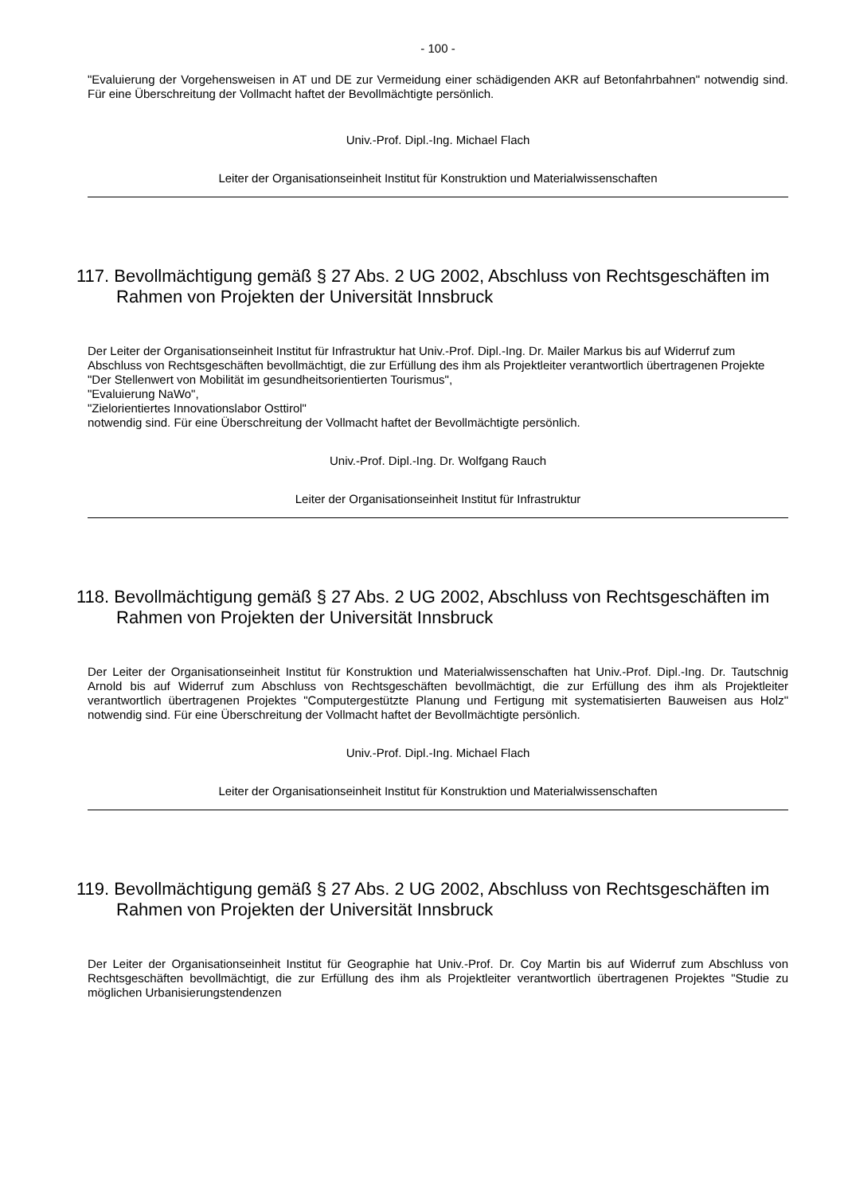- 100 -
"Evaluierung der Vorgehensweisen in AT und DE zur Vermeidung einer schädigenden AKR auf Betonfahrbahnen" notwendig sind. Für eine Überschreitung der Vollmacht haftet der Bevollmächtigte persönlich.
Univ.-Prof. Dipl.-Ing. Michael Flach
Leiter der Organisationseinheit Institut für Konstruktion und Materialwissenschaften
117. Bevollmächtigung gemäß § 27 Abs. 2 UG 2002, Abschluss von Rechtsgeschäften im Rahmen von Projekten der Universität Innsbruck
Der Leiter der Organisationseinheit Institut für Infrastruktur hat Univ.-Prof. Dipl.-Ing. Dr. Mailer Markus bis auf Widerruf zum Abschluss von Rechtsgeschäften bevollmächtigt, die zur Erfüllung des ihm als Projektleiter verantwortlich übertragenen Projekte
"Der Stellenwert von Mobilität im gesundheitsorientierten Tourismus",
"Evaluierung NaWo",
"Zielorientiertes Innovationslabor Osttirol"
notwendig sind. Für eine Überschreitung der Vollmacht haftet der Bevollmächtigte persönlich.
Univ.-Prof. Dipl.-Ing. Dr. Wolfgang Rauch
Leiter der Organisationseinheit Institut für Infrastruktur
118. Bevollmächtigung gemäß § 27 Abs. 2 UG 2002, Abschluss von Rechtsgeschäften im Rahmen von Projekten der Universität Innsbruck
Der Leiter der Organisationseinheit Institut für Konstruktion und Materialwissenschaften hat Univ.-Prof. Dipl.-Ing. Dr. Tautschnig Arnold bis auf Widerruf zum Abschluss von Rechtsgeschäften bevollmächtigt, die zur Erfüllung des ihm als Projektleiter verantwortlich übertragenen Projektes "Computergestützte Planung und Fertigung mit systematisierten Bauweisen aus Holz" notwendig sind. Für eine Überschreitung der Vollmacht haftet der Bevollmächtigte persönlich.
Univ.-Prof. Dipl.-Ing. Michael Flach
Leiter der Organisationseinheit Institut für Konstruktion und Materialwissenschaften
119. Bevollmächtigung gemäß § 27 Abs. 2 UG 2002, Abschluss von Rechtsgeschäften im Rahmen von Projekten der Universität Innsbruck
Der Leiter der Organisationseinheit Institut für Geographie hat Univ.-Prof. Dr. Coy Martin bis auf Widerruf zum Abschluss von Rechtsgeschäften bevollmächtigt, die zur Erfüllung des ihm als Projektleiter verantwortlich übertragenen Projektes "Studie zu möglichen Urbanisierungstendenzen